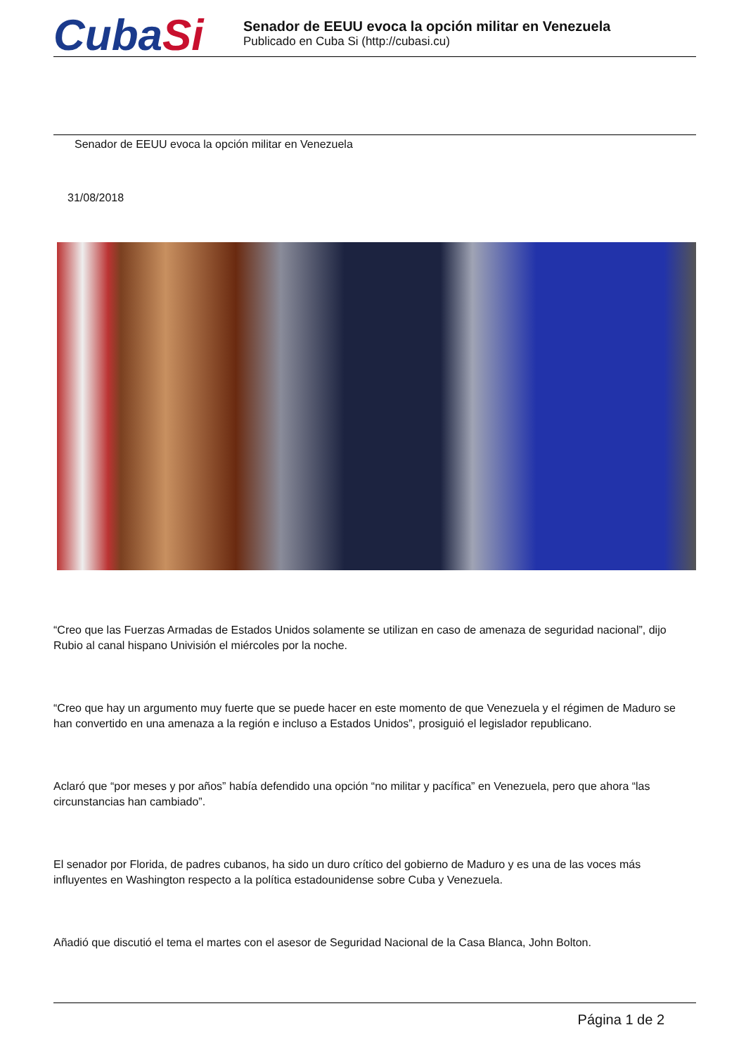CubaSi
Senador de EEUU evoca la opción militar en Venezuela
Publicado en Cuba Si (http://cubasi.cu)
Senador de EEUU evoca la opción militar en Venezuela
31/08/2018
“Creo que las Fuerzas Armadas de Estados Unidos solamente se utilizan en caso de amenaza de seguridad nacional”, dijo Rubio al canal hispano Univisión el miércoles por la noche.
“Creo que hay un argumento muy fuerte que se puede hacer en este momento de que Venezuela y el régimen de Maduro se han convertido en una amenaza a la región e incluso a Estados Unidos”, prosiguió el legislador republicano.
Aclaró que “por meses y por años” había defendido una opción “no militar y pacífica” en Venezuela, pero que ahora “las circunstancias han cambiado”.
El senador por Florida, de padres cubanos, ha sido un duro crítico del gobierno de Maduro y es una de las voces más influyentes en Washington respecto a la política estadounidense sobre Cuba y Venezuela.
Añadió que discutió el tema el martes con el asesor de Seguridad Nacional de la Casa Blanca, John Bolton.
Página 1 de 2